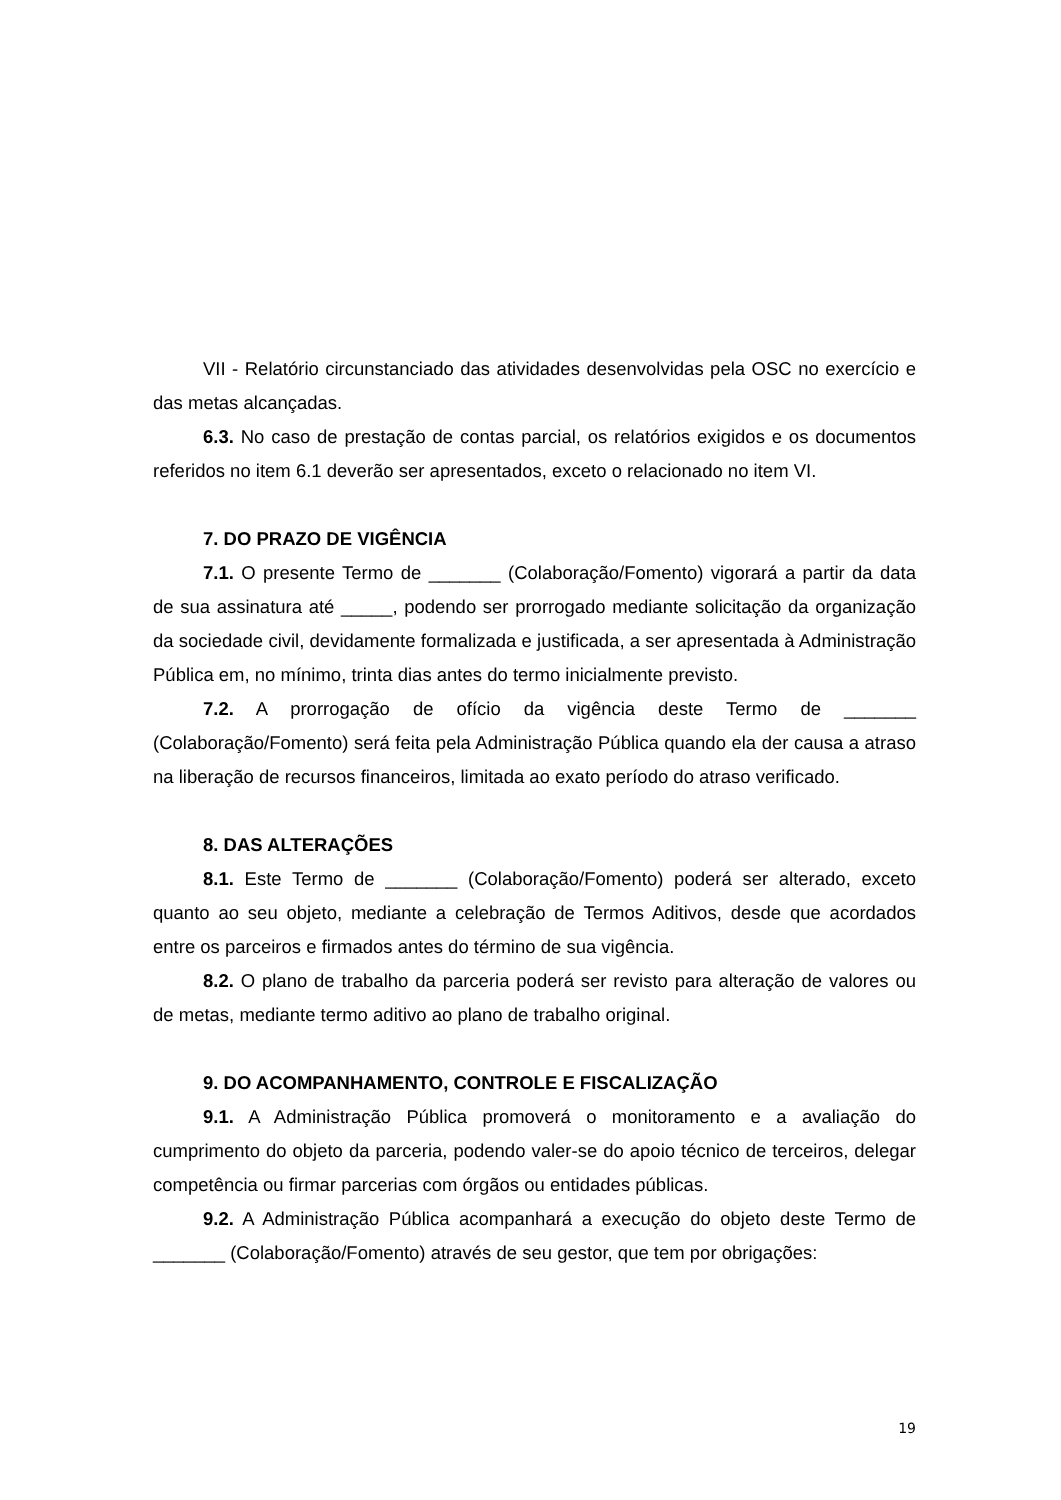VII - Relatório circunstanciado das atividades desenvolvidas pela OSC no exercício e das metas alcançadas.
6.3. No caso de prestação de contas parcial, os relatórios exigidos e os documentos referidos no item 6.1 deverão ser apresentados, exceto o relacionado no item VI.
7. DO PRAZO DE VIGÊNCIA
7.1. O presente Termo de _______ (Colaboração/Fomento) vigorará a partir da data de sua assinatura até _____, podendo ser prorrogado mediante solicitação da organização da sociedade civil, devidamente formalizada e justificada, a ser apresentada à Administração Pública em, no mínimo, trinta dias antes do termo inicialmente previsto.
7.2. A prorrogação de ofício da vigência deste Termo de _______ (Colaboração/Fomento) será feita pela Administração Pública quando ela der causa a atraso na liberação de recursos financeiros, limitada ao exato período do atraso verificado.
8. DAS ALTERAÇÕES
8.1. Este Termo de _______ (Colaboração/Fomento) poderá ser alterado, exceto quanto ao seu objeto, mediante a celebração de Termos Aditivos, desde que acordados entre os parceiros e firmados antes do término de sua vigência.
8.2. O plano de trabalho da parceria poderá ser revisto para alteração de valores ou de metas, mediante termo aditivo ao plano de trabalho original.
9. DO ACOMPANHAMENTO, CONTROLE E FISCALIZAÇÃO
9.1. A Administração Pública promoverá o monitoramento e a avaliação do cumprimento do objeto da parceria, podendo valer-se do apoio técnico de terceiros, delegar competência ou firmar parcerias com órgãos ou entidades públicas.
9.2. A Administração Pública acompanhará a execução do objeto deste Termo de _______ (Colaboração/Fomento) através de seu gestor, que tem por obrigações:
19